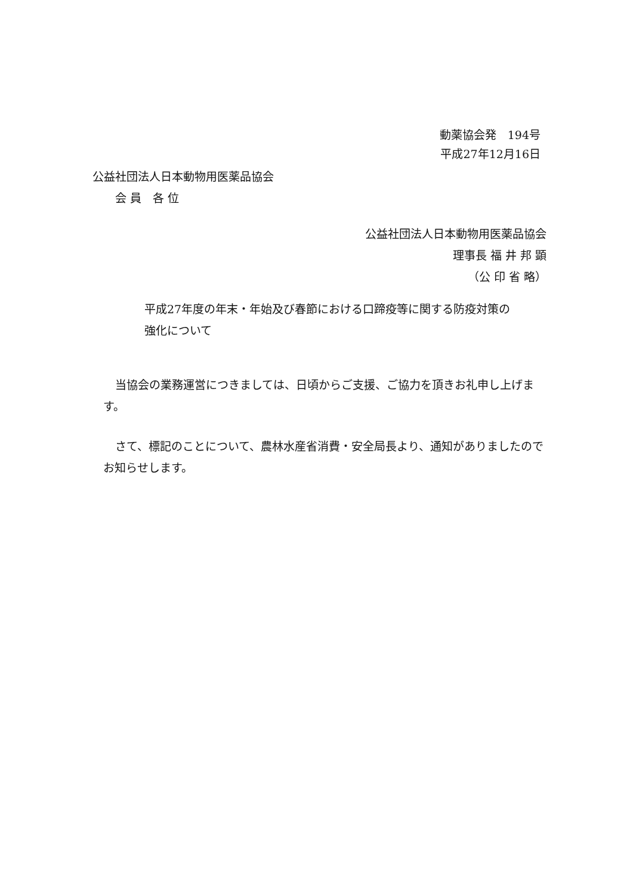動薬協会発　194号
平成27年12月16日
公益社団法人日本動物用医薬品協会
　　会 員　各 位
公益社団法人日本動物用医薬品協会
理事長 福 井 邦 顕
（公 印 省 略）
平成27年度の年末・年始及び春節における口蹄疫等に関する防疫対策の
強化について
当協会の業務運営につきましては、日頃からご支援、ご協力を頂きお礼申し上げます。
さて、標記のことについて、農林水産省消費・安全局長より、通知がありましたのでお知らせします。